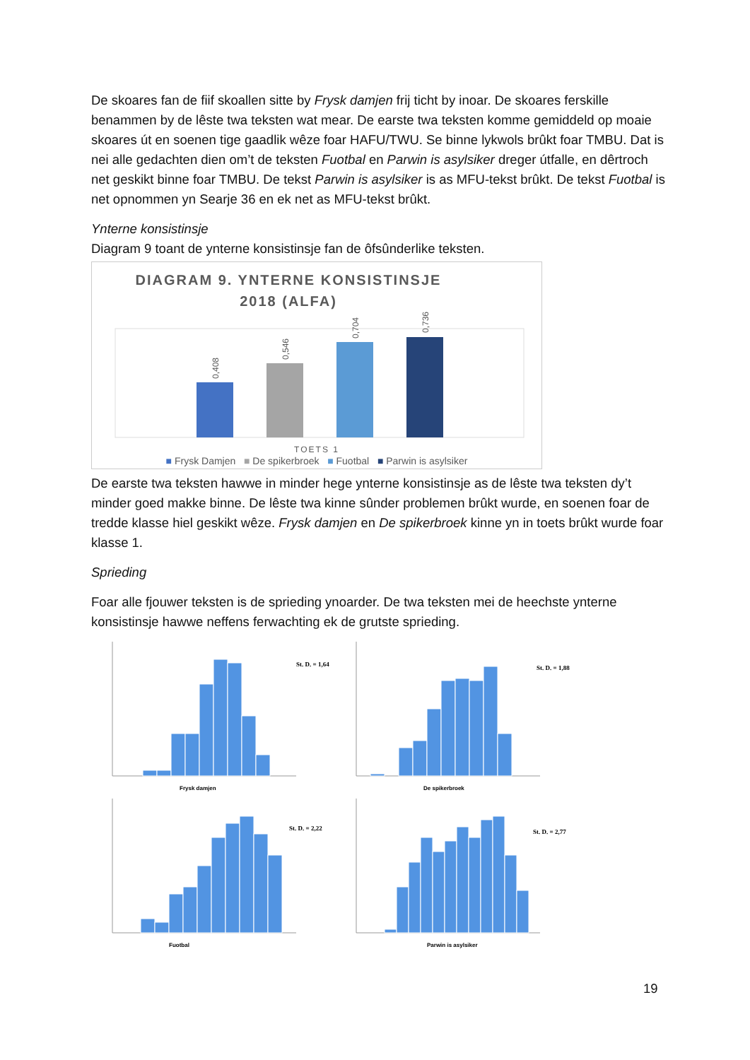De skoares fan de fiif skoallen sitte by Frysk damjen frij ticht by inoar. De skoares ferskille benammen by de lêste twa teksten wat mear. De earste twa teksten komme gemiddeld op moaie skoares út en soenen tige gaadlik wêze foar HAFU/TWU. Se binne lykwols brûkt foar TMBU. Dat is nei alle gedachten dien om’t de teksten Fuotbal en Parwin is asylsiker dreger útfalle, en dêrtroch net geskikt binne foar TMBU. De tekst Parwin is asylsiker is as MFU-tekst brûkt. De tekst Fuotbal is net opnommen yn Searje 36 en ek net as MFU-tekst brûkt.
Ynterne konsistinsje
Diagram 9 toant de ynterne konsistinsje fan de ôfsûnderlike teksten.
DIAGRAM 9. YNTERNE KONSISTINSJE
2018 (ALFA)
0,408
0,546
0,704
0,736
TOETS 1
■ Frysk Damjen ■ De spikerbroek ■ Fuotbal ■ Parwin is asylsiker
De earste twa teksten hawwe in minder hege ynterne konsistinsje as de lêste twa teksten dy’t minder goed makke binne. De lêste twa kinne sûnder problemen brûkt wurde, en soenen foar de tredde klasse hiel geskikt wêze. Frysk damjen en De spikerbroek kinne yn in toets brûkt wurde foar klasse 1.
Sprieding
Foar alle fjouwer teksten is de sprieding ynoarder. De twa teksten mei de heechste ynterne konsistinsje hawwe neffens ferwachting ek de grutste sprieding.
St. D. = 1,64
Frysk damjen
St. D. = 1,88
De spikerbroek
St. D. = 2,22
Fuotbal
St. D. = 2,77
Parwin is asylsiker
19